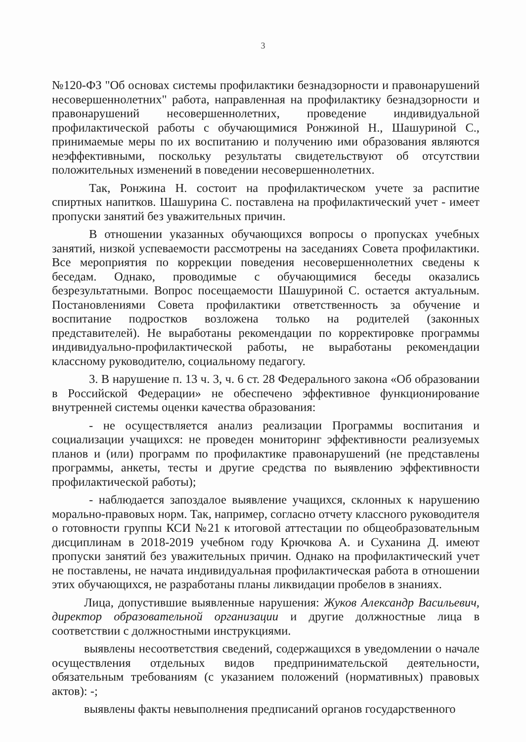3
№120-ФЗ "Об основах системы профилактики безнадзорности и правонарушений несовершеннолетних" работа, направленная на профилактику безнадзорности и правонарушений несовершеннолетних, проведение индивидуальной профилактической работы с обучающимися Ронжиной Н., Шашуриной С., принимаемые меры по их воспитанию и получению ими образования являются неэффективными, поскольку результаты свидетельствуют об отсутствии положительных изменений в поведении несовершеннолетних.
Так, Ронжина Н. состоит на профилактическом учете за распитие спиртных напитков. Шашурина С. поставлена на профилактический учет - имеет пропуски занятий без уважительных причин.
В отношении указанных обучающихся вопросы о пропусках учебных занятий, низкой успеваемости рассмотрены на заседаниях Совета профилактики. Все мероприятия по коррекции поведения несовершеннолетних сведены к беседам. Однако, проводимые с обучающимися беседы оказались безрезультатными. Вопрос посещаемости Шашуриной С. остается актуальным. Постановлениями Совета профилактики ответственность за обучение и воспитание подростков возложена только на родителей (законных представителей). Не выработаны рекомендации по корректировке программы индивидуально-профилактической работы, не выработаны рекомендации классному руководителю, социальному педагогу.
3. В нарушение п. 13 ч. 3, ч. 6 ст. 28 Федерального закона «Об образовании в Российской Федерации» не обеспечено эффективное функционирование внутренней системы оценки качества образования:
- не осуществляется анализ реализации Программы воспитания и социализации учащихся: не проведен мониторинг эффективности реализуемых планов и (или) программ по профилактике правонарушений (не представлены программы, анкеты, тесты и другие средства по выявлению эффективности профилактической работы);
- наблюдается запоздалое выявление учащихся, склонных к нарушению морально-правовых норм. Так, например, согласно отчету классного руководителя о готовности группы КСИ №21 к итоговой аттестации по общеобразовательным дисциплинам в 2018-2019 учебном году Крючкова А. и Суханина Д. имеют пропуски занятий без уважительных причин. Однако на профилактический учет не поставлены, не начата индивидуальная профилактическая работа в отношении этих обучающихся, не разработаны планы ликвидации пробелов в знаниях.
Лица, допустившие выявленные нарушения: Жуков Александр Васильевич, директор образовательной организации и другие должностные лица в соответствии с должностными инструкциями.
выявлены несоответствия сведений, содержащихся в уведомлении о начале осуществления отдельных видов предпринимательской деятельности, обязательным требованиям (с указанием положений (нормативных) правовых актов): -;
выявлены факты невыполнения предписаний органов государственного